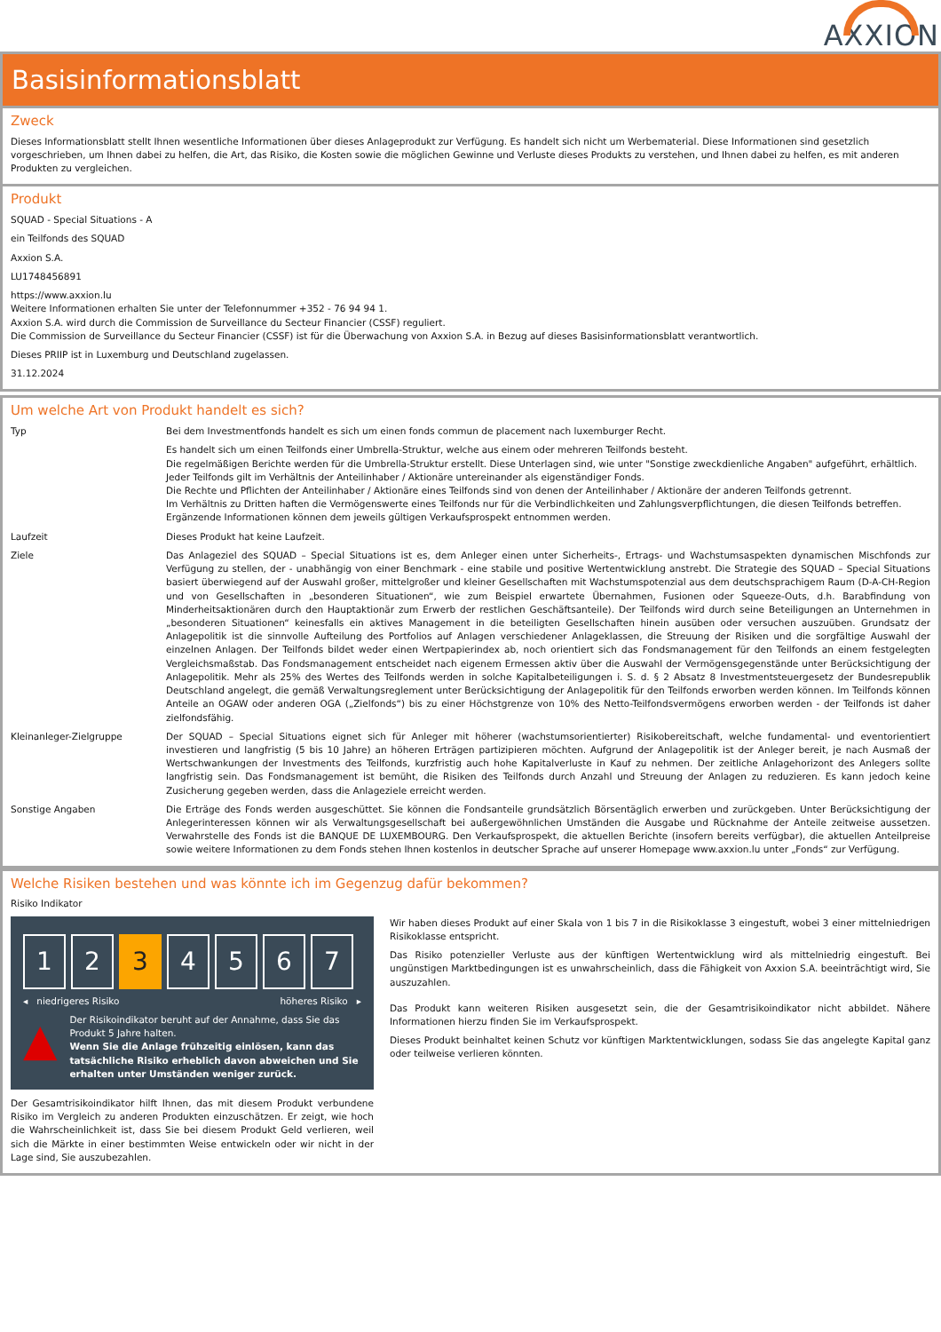AXXION
Basisinformationsblatt
Zweck
Dieses Informationsblatt stellt Ihnen wesentliche Informationen über dieses Anlageprodukt zur Verfügung. Es handelt sich nicht um Werbematerial. Diese Informationen sind gesetzlich vorgeschrieben, um Ihnen dabei zu helfen, die Art, das Risiko, die Kosten sowie die möglichen Gewinne und Verluste dieses Produkts zu verstehen, und Ihnen dabei zu helfen, es mit anderen Produkten zu vergleichen.
Produkt
SQUAD - Special Situations - A
ein Teilfonds des SQUAD
Axxion S.A.
LU1748456891
https://www.axxion.lu
Weitere Informationen erhalten Sie unter der Telefonnummer +352 - 76 94 94 1.
Axxion S.A. wird durch die Commission de Surveillance du Secteur Financier (CSSF) reguliert.
Die Commission de Surveillance du Secteur Financier (CSSF) ist für die Überwachung von Axxion S.A. in Bezug auf dieses Basisinformationsblatt verantwortlich.
Dieses PRIIP ist in Luxemburg und Deutschland zugelassen.
31.12.2024
Um welche Art von Produkt handelt es sich?
| Typ | Bei dem Investmentfonds handelt es sich um einen fonds commun de placement nach luxemburger Recht. |
| | Es handelt sich um einen Teilfonds einer Umbrella-Struktur, welche aus einem oder mehreren Teilfonds besteht. Die regelmäßigen Berichte werden für die Umbrella-Struktur erstellt. Diese Unterlagen sind, wie unter "Sonstige zweckdienliche Angaben" aufgeführt, erhältlich. Jeder Teilfonds gilt im Verhältnis der Anteilinhaber / Aktionäre untereinander als eigenständiger Fonds. Die Rechte und Pflichten der Anteilinhaber / Aktionäre eines Teilfonds sind von denen der Anteilinhaber / Aktionäre der anderen Teilfonds getrennt. Im Verhältnis zu Dritten haften die Vermögenswerte eines Teilfonds nur für die Verbindlichkeiten und Zahlungsverpflichtungen, die diesen Teilfonds betreffen. Ergänzende Informationen können dem jeweils gültigen Verkaufsprospekt entnommen werden. |
| Laufzeit | Dieses Produkt hat keine Laufzeit. |
| Ziele | Das Anlageziel des SQUAD – Special Situations ist es, dem Anleger einen unter Sicherheits-, Ertrags- und Wachstumsaspekten dynamischen Mischfonds zur Verfügung zu stellen, der - unabhängig von einer Benchmark - eine stabile und positive Wertentwicklung anstrebt. Die Strategie des SQUAD – Special Situations basiert überwiegend auf der Auswahl großer, mittelgroßer und kleiner Gesellschaften mit Wachstumspotenzial aus dem deutschsprachigem Raum (D-A-CH-Region und von Gesellschaften in „besonderen Situationen“, wie zum Beispiel erwartete Übernahmen, Fusionen oder Squeeze-Outs, d.h. Barabfindung von Minderheitsaktionären durch den Hauptaktionär zum Erwerb der restlichen Geschäftsanteile). Der Teilfonds wird durch seine Beteiligungen an Unternehmen in „besonderen Situationen“ keinesfalls ein aktives Management in die beteiligten Gesellschaften hinein ausüben oder versuchen auszuüben. Grundsatz der Anlagepolitik ist die sinnvolle Aufteilung des Portfolios auf Anlagen verschiedener Anlageklassen, die Streuung der Risiken und die sorgfältige Auswahl der einzelnen Anlagen. Der Teilfonds bildet weder einen Wertpapierindex ab, noch orientiert sich das Fondsmanagement für den Teilfonds an einem festgelegten Vergleichsmaßstab. Das Fondsmanagement entscheidet nach eigenem Ermessen aktiv über die Auswahl der Vermögensgegenstände unter Berücksichtigung der Anlagepolitik. Mehr als 25% des Wertes des Teilfonds werden in solche Kapitalbeteiligungen i. S. d. § 2 Absatz 8 Investmentsteuergesetz der Bundesrepublik Deutschland angelegt, die gemäß Verwaltungsreglement unter Berücksichtigung der Anlagepolitik für den Teilfonds erworben werden können. Im Teilfonds können Anteile an OGAW oder anderen OGA („Zielfonds“) bis zu einer Höchstgrenze von 10% des Netto-Teilfondsvermögens erworben werden - der Teilfonds ist daher zielfondsfähig. |
| Kleinanleger-Zielgruppe | Der SQUAD – Special Situations eignet sich für Anleger mit höherer (wachstumsorientierter) Risikobereitschaft, welche fundamental- und eventorientiert investieren und langfristig (5 bis 10 Jahre) an höheren Erträgen partizipieren möchten. Aufgrund der Anlagepolitik ist der Anleger bereit, je nach Ausmaß der Wertschwankungen der Investments des Teilfonds, kurzfristig auch hohe Kapitalverluste in Kauf zu nehmen. Der zeitliche Anlagehorizont des Anlegers sollte langfristig sein. Das Fondsmanagement ist bemüht, die Risiken des Teilfonds durch Anzahl und Streuung der Anlagen zu reduzieren. Es kann jedoch keine Zusicherung gegeben werden, dass die Anlageziele erreicht werden. |
| Sonstige Angaben | Die Erträge des Fonds werden ausgeschüttet. Sie können die Fondsanteile grundsätzlich Börsentäglich erwerben und zurückgeben. Unter Berücksichtigung der Anlegerinteressen können wir als Verwaltungsgesellschaft bei außergewöhnlichen Umständen die Ausgabe und Rücknahme der Anteile zeitweise aussetzen. Verwahrstelle des Fonds ist die BANQUE DE LUXEMBOURG. Den Verkaufsprospekt, die aktuellen Berichte (insofern bereits verfügbar), die aktuellen Anteilpreise sowie weitere Informationen zu dem Fonds stehen Ihnen kostenlos in deutscher Sprache auf unserer Homepage www.axxion.lu unter „Fonds“ zur Verfügung. |
Welche Risiken bestehen und was könnte ich im Gegenzug dafür bekommen?
Risiko Indikator
1 2 3 4 5 6 7
◂ niedrigeres Risiko höheres Risiko ▸
▲
Der Risikoindikator beruht auf der Annahme, dass Sie das Produkt 5 Jahre halten.
Wenn Sie die Anlage frühzeitig einlösen, kann das tatsächliche Risiko erheblich davon abweichen und Sie erhalten unter Umständen weniger zurück.
Der Gesamtrisikoindikator hilft Ihnen, das mit diesem Produkt verbundene Risiko im Vergleich zu anderen Produkten einzuschätzen. Er zeigt, wie hoch die Wahrscheinlichkeit ist, dass Sie bei diesem Produkt Geld verlieren, weil sich die Märkte in einer bestimmten Weise entwickeln oder wir nicht in der Lage sind, Sie auszubezahlen.
Wir haben dieses Produkt auf einer Skala von 1 bis 7 in die Risikoklasse 3 eingestuft, wobei 3 einer mittelniedrigen Risikoklasse entspricht.
Das Risiko potenzieller Verluste aus der künftigen Wertentwicklung wird als mittelniedrig eingestuft. Bei ungünstigen Marktbedingungen ist es unwahrscheinlich, dass die Fähigkeit von Axxion S.A. beeinträchtigt wird, Sie auszuzahlen.
Das Produkt kann weiteren Risiken ausgesetzt sein, die der Gesamtrisikoindikator nicht abbildet. Nähere Informationen hierzu finden Sie im Verkaufsprospekt.
Dieses Produkt beinhaltet keinen Schutz vor künftigen Marktentwicklungen, sodass Sie das angelegte Kapital ganz oder teilweise verlieren könnten.